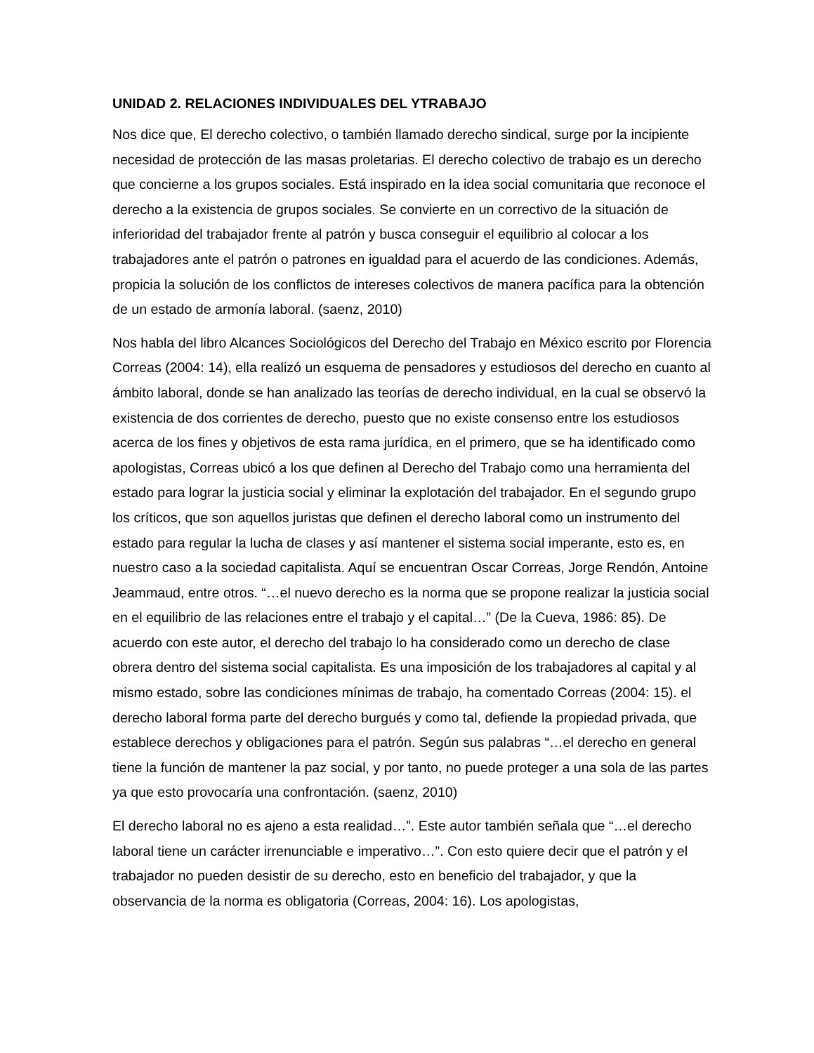UNIDAD 2. RELACIONES INDIVIDUALES DEL YTRABAJO
Nos dice que, El derecho colectivo, o también llamado derecho sindical, surge por la incipiente necesidad de protección de las masas proletarias. El derecho colectivo de trabajo es un derecho que concierne a los grupos sociales. Está inspirado en la idea social comunitaria que reconoce el derecho a la existencia de grupos sociales. Se convierte en un correctivo de la situación de inferioridad del trabajador frente al patrón y busca conseguir el equilibrio al colocar a los trabajadores ante el patrón o patrones en igualdad para el acuerdo de las condiciones. Además, propicia la solución de los conflictos de intereses colectivos de manera pacífica para la obtención de un estado de armonía laboral. (saenz, 2010)
Nos habla del libro Alcances Sociológicos del Derecho del Trabajo en México escrito por Florencia Correas (2004: 14), ella realizó un esquema de pensadores y estudiosos del derecho en cuanto al ámbito laboral, donde se han analizado las teorías de derecho individual, en la cual se observó la existencia de dos corrientes de derecho, puesto que no existe consenso entre los estudiosos acerca de los fines y objetivos de esta rama jurídica, en el primero, que se ha identificado como apologistas, Correas ubicó a los que definen al Derecho del Trabajo como una herramienta del estado para lograr la justicia social y eliminar la explotación del trabajador. En el segundo grupo los críticos, que son aquellos juristas que definen el derecho laboral como un instrumento del estado para regular la lucha de clases y así mantener el sistema social imperante, esto es, en nuestro caso a la sociedad capitalista. Aquí se encuentran Oscar Correas, Jorge Rendón, Antoine Jeammaud, entre otros. “…el nuevo derecho es la norma que se propone realizar la justicia social en el equilibrio de las relaciones entre el trabajo y el capital…” (De la Cueva, 1986: 85). De acuerdo con este autor, el derecho del trabajo lo ha considerado como un derecho de clase obrera dentro del sistema social capitalista. Es una imposición de los trabajadores al capital y al mismo estado, sobre las condiciones mínimas de trabajo, ha comentado Correas (2004: 15). el derecho laboral forma parte del derecho burgués y como tal, defiende la propiedad privada, que establece derechos y obligaciones para el patrón. Según sus palabras “…el derecho en general tiene la función de mantener la paz social, y por tanto, no puede proteger a una sola de las partes ya que esto provocaría una confrontación. (saenz, 2010)
El derecho laboral no es ajeno a esta realidad…”. Este autor también señala que “…el derecho laboral tiene un carácter irrenunciable e imperativo…”. Con esto quiere decir que el patrón y el trabajador no pueden desistir de su derecho, esto en beneficio del trabajador, y que la observancia de la norma es obligatoria (Correas, 2004: 16). Los apologistas,